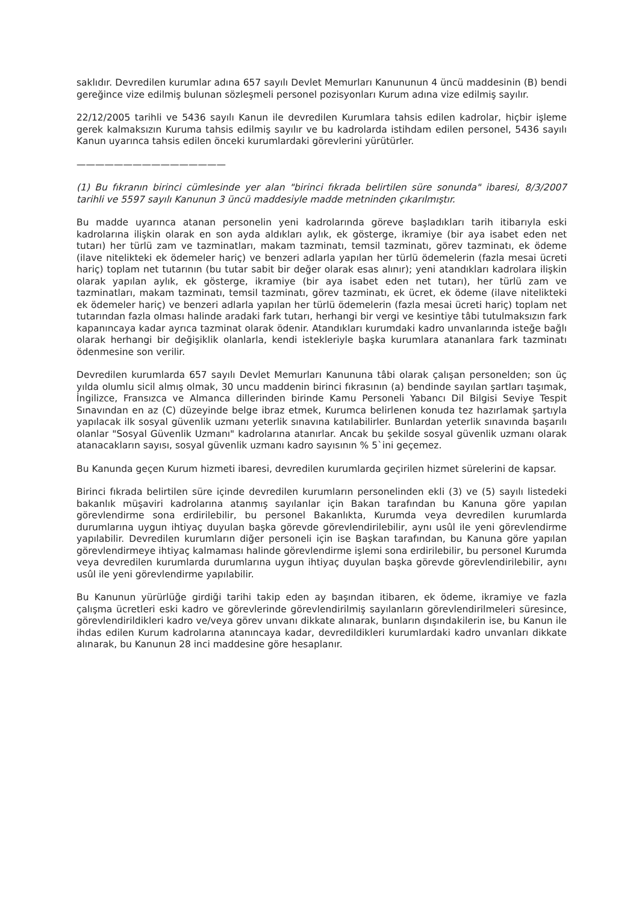saklıdır. Devredilen kurumlar adına 657 sayılı Devlet Memurları Kanununun 4 üncü maddesinin (B) bendi gereğince vize edilmiş bulunan sözleşmeli personel pozisyonları Kurum adına vize edilmiş sayılır.
22/12/2005 tarihli ve 5436 sayılı Kanun ile devredilen Kurumlara tahsis edilen kadrolar, hiçbir işleme gerek kalmaksızın Kuruma tahsis edilmiş sayılır ve bu kadrolarda istihdam edilen personel, 5436 sayılı Kanun uyarınca tahsis edilen önceki kurumlardaki görevlerini yürütürler.
————————————————
(1) Bu fıkranın birinci cümlesinde yer alan "birinci fıkrada belirtilen süre sonunda" ibaresi, 8/3/2007 tarihli ve 5597 sayılı Kanunun 3 üncü maddesiyle madde metninden çıkarılmıştır.
Bu madde uyarınca atanan personelin yeni kadrolarında göreve başladıkları tarih itibarıyla eski kadrolarına ilişkin olarak en son ayda aldıkları aylık, ek gösterge, ikramiye (bir aya isabet eden net tutarı) her türlü zam ve tazminatları, makam tazminatı, temsil tazminatı, görev tazminatı, ek ödeme (ilave nitelikteki ek ödemeler hariç) ve benzeri adlarla yapılan her türlü ödemelerin (fazla mesai ücreti hariç) toplam net tutarının (bu tutar sabit bir değer olarak esas alınır); yeni atandıkları kadrolara ilişkin olarak yapılan aylık, ek gösterge, ikramiye (bir aya isabet eden net tutarı), her türlü zam ve tazminatları, makam tazminatı, temsil tazminatı, görev tazminatı, ek ücret, ek ödeme (ilave nitelikteki ek ödemeler hariç) ve benzeri adlarla yapılan her türlü ödemelerin (fazla mesai ücreti hariç) toplam net tutarından fazla olması halinde aradaki fark tutarı, herhangi bir vergi ve kesintiye tâbi tutulmaksızın fark kapanıncaya kadar ayrıca tazminat olarak ödenir. Atandıkları kurumdaki kadro unvanlarında isteğe bağlı olarak herhangi bir değişiklik olanlarla, kendi istekleriyle başka kurumlara atananlara fark tazminatı ödenmesine son verilir.
Devredilen kurumlarda 657 sayılı Devlet Memurları Kanununa tâbi olarak çalışan personelden; son üç yılda olumlu sicil almış olmak, 30 uncu maddenin birinci fıkrasının (a) bendinde sayılan şartları taşımak, İngilizce, Fransızca ve Almanca dillerinden birinde Kamu Personeli Yabancı Dil Bilgisi Seviye Tespit Sınavından en az (C) düzeyinde belge ibraz etmek, Kurumca belirlenen konuda tez hazırlamak şartıyla yapılacak ilk sosyal güvenlik uzmanı yeterlik sınavına katılabilirler. Bunlardan yeterlik sınavında başarılı olanlar "Sosyal Güvenlik Uzmanı" kadrolarına atanırlar. Ancak bu şekilde sosyal güvenlik uzmanı olarak atanacakların sayısı, sosyal güvenlik uzmanı kadro sayısının % 5`ini geçemez.
Bu Kanunda geçen Kurum hizmeti ibaresi, devredilen kurumlarda geçirilen hizmet sürelerini de kapsar.
Birinci fıkrada belirtilen süre içinde devredilen kurumların personelinden ekli (3) ve (5) sayılı listedeki bakanlık müşaviri kadrolarına atanmış sayılanlar için Bakan tarafından bu Kanuna göre yapılan görevlendirme sona erdirilebilir, bu personel Bakanlıkta, Kurumda veya devredilen kurumlarda durumlarına uygun ihtiyaç duyulan başka görevde görevlendirilebilir, aynı usûl ile yeni görevlendirme yapılabilir. Devredilen kurumların diğer personeli için ise Başkan tarafından, bu Kanuna göre yapılan görevlendirmeye ihtiyaç kalmaması halinde görevlendirme işlemi sona erdirilebilir, bu personel Kurumda veya devredilen kurumlarda durumlarına uygun ihtiyaç duyulan başka görevde görevlendirilebilir, aynı usûl ile yeni görevlendirme yapılabilir.
Bu Kanunun yürürlüğe girdiği tarihi takip eden ay başından itibaren, ek ödeme, ikramiye ve fazla çalışma ücretleri eski kadro ve görevlerinde görevlendirilmiş sayılanların görevlendirilmeleri süresince, görevlendirildikleri kadro ve/veya görev unvanı dikkate alınarak, bunların dışındakilerin ise, bu Kanun ile ihdas edilen Kurum kadrolarına atanıncaya kadar, devredildikleri kurumlardaki kadro unvanları dikkate alınarak, bu Kanunun 28 inci maddesine göre hesaplanır.